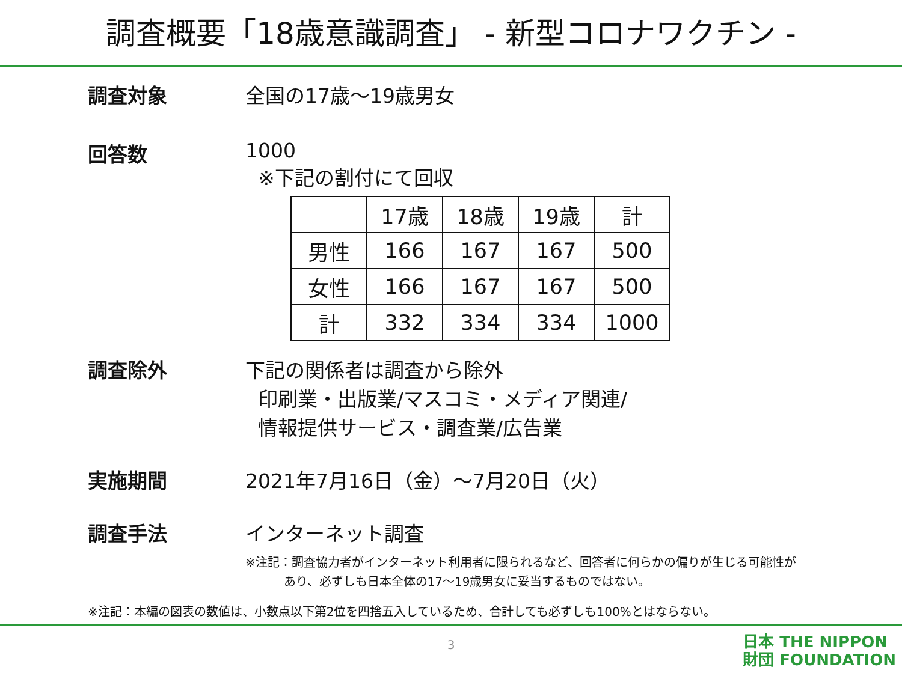調査概要「18歳意識調査」 - 新型コロナワクチン -
調査対象 全国の17歳～19歳男女
回答数 1000
※下記の割付にて回収
| | 17歳 | 18歳 | 19歳 | 計 |
| 男性 | 166 | 167 | 167 | 500 |
| 女性 | 166 | 167 | 167 | 500 |
| 計 | 332 | 334 | 334 | 1000 |
調査除外 下記の関係者は調査から除外
印刷業・出版業/マスコミ・メディア関連/
情報提供サービス・調査業/広告業
実施期間 2021年7月16日（金）～7月20日（火）
調査手法 インターネット調査
※注記：調査協力者がインターネット利用者に限られるなど、回答者に何らかの偏りが生じる可能性が
あり、必ずしも日本全体の17～19歳男女に妥当するものではない。
※注記：本編の図表の数値は、小数点以下第2位を四捨五入しているため、合計しても必ずしも100%とはならない。
3
日本 THE NIPPON
財団 FOUNDATION